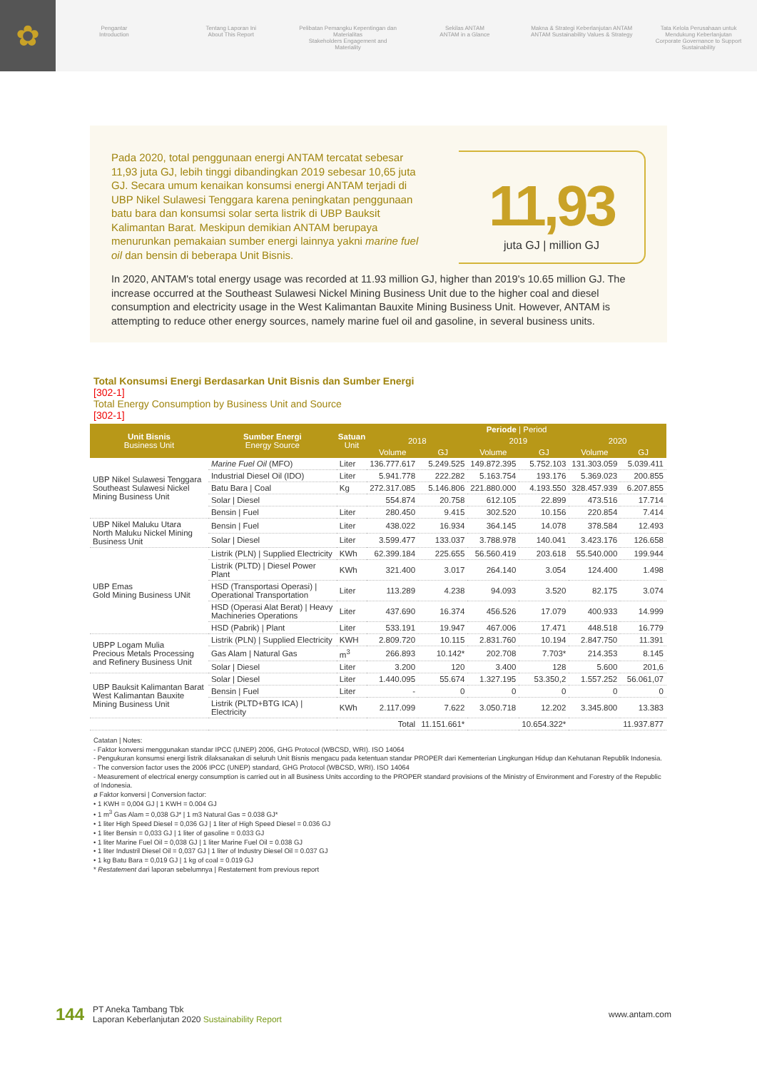✿
Pengantar
Introduction
Tentang Laporan Ini
About This Report
Pelibatan Pemangku Kepentingan dan Materialitas
Stakeholders Engagement and Materiality
Sekilas ANTAM
ANTAM in a Glance
Makna & Strategi Keberlanjutan ANTAM
ANTAM Sustainability Values & Strategy
Tata Kelola Perusahaan untuk Mendukung Keberlanjutan
Corporate Governance to Support Sustainability
Pada 2020, total penggunaan energi ANTAM tercatat sebesar 11,93 juta GJ, lebih tinggi dibandingkan 2019 sebesar 10,65 juta GJ. Secara umum kenaikan konsumsi energi ANTAM terjadi di UBP Nikel Sulawesi Tenggara karena peningkatan penggunaan batu bara dan konsumsi solar serta listrik di UBP Bauksit Kalimantan Barat. Meskipun demikian ANTAM berupaya menurunkan pemakaian sumber energi lainnya yakni marine fuel oil dan bensin di beberapa Unit Bisnis.
11,93
juta GJ | million GJ
In 2020, ANTAM's total energy usage was recorded at 11.93 million GJ, higher than 2019's 10.65 million GJ. The increase occurred at the Southeast Sulawesi Nickel Mining Business Unit due to the higher coal and diesel consumption and electricity usage in the West Kalimantan Bauxite Mining Business Unit. However, ANTAM is attempting to reduce other energy sources, namely marine fuel oil and gasoline, in several business units.
Total Konsumsi Energi Berdasarkan Unit Bisnis dan Sumber Energi
[302-1]
Total Energy Consumption by Business Unit and Source
[302-1]
| Unit Bisnis Business Unit | Sumber Energi Energy Source | Satuan Unit | Periode / Period | | | | | |
| --- | --- | --- | --- | --- | --- | --- | --- | --- |
| | | | 2018 | | 2019 | | 2020 | |
| | | | Volume | GJ | Volume | GJ | Volume | GJ |
| UBP Nikel Sulawesi Tenggara Southeast Sulawesi Nickel Mining Business Unit | Marine Fuel Oil (MFO) | Liter | 136.777.617 | 5.249.525 | 149.872.395 | 5.752.103 | 131.303.059 | 5.039.411 |
| | Industrial Diesel Oil (IDO) | Liter | 5.941.778 | 222.282 | 5.163.754 | 193.176 | 5.369.023 | 200.855 |
| | Batu Bara / Coal | Kg | 272.317.085 | 5.146.806 | 221.880.000 | 4.193.550 | 328.457.939 | 6.207.855 |
| | Solar / Diesel | | 554.874 | 20.758 | 612.105 | 22.899 | 473.516 | 17.714 |
| | Bensin / Fuel | Liter | 280.450 | 9.415 | 302.520 | 10.156 | 220.854 | 7.414 |
| UBP Nikel Maluku Utara North Maluku Nickel Mining Business Unit | Bensin / Fuel | Liter | 438.022 | 16.934 | 364.145 | 14.078 | 378.584 | 12.493 |
| | Solar / Diesel | Liter | 3.599.477 | 133.037 | 3.788.978 | 140.041 | 3.423.176 | 126.658 |
| UBP Emas Gold Mining Business UNit | Listrik (PLN) / Supplied Electricity | KWh | 62.399.184 | 225.655 | 56.560.419 | 203.618 | 55.540.000 | 199.944 |
| | Listrik (PLTD) / Diesel Power Plant | KWh | 321.400 | 3.017 | 264.140 | 3.054 | 124.400 | 1.498 |
| | HSD (Transportasi Operasi) / Operational Transportation | Liter | 113.289 | 4.238 | 94.093 | 3.520 | 82.175 | 3.074 |
| | HSD (Operasi Alat Berat) / Heavy Machineries Operations | Liter | 437.690 | 16.374 | 456.526 | 17.079 | 400.933 | 14.999 |
| | HSD (Pabrik) / Plant | Liter | 533.191 | 19.947 | 467.006 | 17.471 | 448.518 | 16.779 |
| UBPP Logam Mulia Precious Metals Processing and Refinery Business Unit | Listrik (PLN) / Supplied Electricity | KWH | 2.809.720 | 10.115 | 2.831.760 | 10.194 | 2.847.750 | 11.391 |
| | Gas Alam / Natural Gas | m<sup>3</sup> | 266.893 | 10.142* | 202.708 | 7.703* | 214.353 | 8.145 |
| | Solar / Diesel | Liter | 3.200 | 120 | 3.400 | 128 | 5.600 | 201,6 |
| UBP Bauksit Kalimantan Barat West Kalimantan Bauxite Mining Business Unit | Solar / Diesel | Liter | 1.440.095 | 55.674 | 1.327.195 | 53.350,2 | 1.557.252 | 56.061,07 |
| | Bensin / Fuel | Liter | - | 0 | 0 | 0 | 0 | 0 |
| | Listrik (PLTD+BTG ICA) / Electricity | KWh | 2.117.099 | 7.622 | 3.050.718 | 12.202 | 3.345.800 | 13.383 |
| | | | Total | 11.151.661* | | 10.654.322* | | 11.937.877 |
Catatan | Notes:
- Faktor konversi menggunakan standar IPCC (UNEP) 2006, GHG Protocol (WBCSD, WRI). ISO 14064
- Pengukuran konsumsi energi listrik dilaksanakan di seluruh Unit Bisnis mengacu pada ketentuan standar PROPER dari Kementerian Lingkungan Hidup dan Kehutanan Republik Indonesia.
- The conversion factor uses the 2006 IPCC (UNEP) standard, GHG Protocol (WBCSD, WRI). ISO 14064
- Measurement of electrical energy consumption is carried out in all Business Units according to the PROPER standard provisions of the Ministry of Environment and Forestry of the Republic of Indonesia.
ø Faktor konversi | Conversion factor:
• 1 KWH = 0,004 GJ | 1 KWH = 0.004 GJ
• 1 m<sup>3</sup> Gas Alam = 0,038 GJ* | 1 m3 Natural Gas = 0.038 GJ*
• 1 liter High Speed Diesel = 0,036 GJ | 1 liter of High Speed Diesel = 0.036 GJ
• 1 liter Bensin = 0,033 GJ | 1 liter of gasoline = 0.033 GJ
• 1 liter Marine Fuel Oil = 0,038 GJ | 1 liter Marine Fuel Oil = 0.038 GJ
• 1 liter Industril Diesel Oil = 0,037 GJ | 1 liter of Industry Diesel Oil = 0.037 GJ
• 1 kg Batu Bara = 0,019 GJ | 1 kg of coal = 0.019 GJ
* Restatement dari laporan sebelumnya | Restatement from previous report
144
PT Aneka Tambang Tbk
Laporan Keberlanjutan 2020 Sustainability Report
www.antam.com